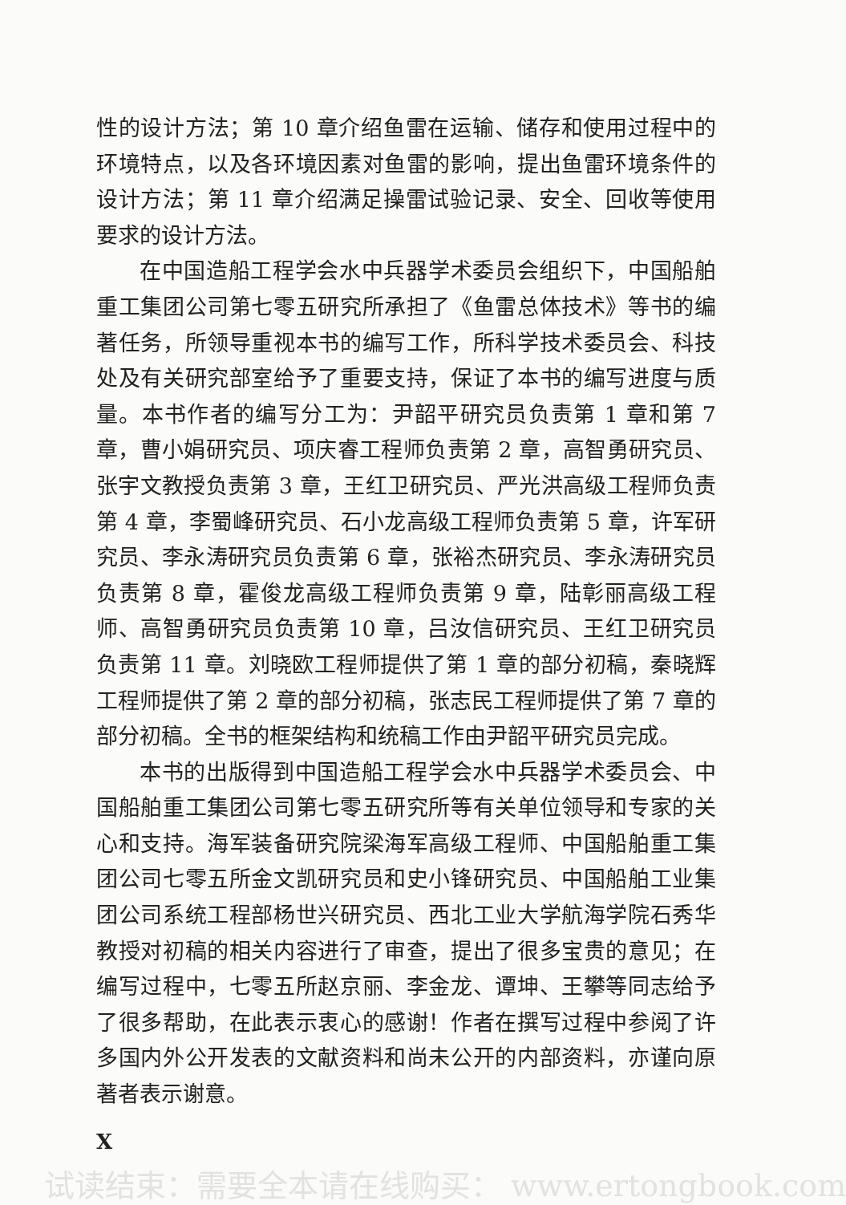性的设计方法；第 10 章介绍鱼雷在运输、储存和使用过程中的环境特点，以及各环境因素对鱼雷的影响，提出鱼雷环境条件的设计方法；第 11 章介绍满足操雷试验记录、安全、回收等使用要求的设计方法。
在中国造船工程学会水中兵器学术委员会组织下，中国船舶重工集团公司第七零五研究所承担了《鱼雷总体技术》等书的编著任务，所领导重视本书的编写工作，所科学技术委员会、科技处及有关研究部室给予了重要支持，保证了本书的编写进度与质量。本书作者的编写分工为：尹韶平研究员负责第 1 章和第 7 章，曹小娟研究员、项庆睿工程师负责第 2 章，高智勇研究员、张宇文教授负责第 3 章，王红卫研究员、严光洪高级工程师负责第 4 章，李蜀峰研究员、石小龙高级工程师负责第 5 章，许军研究员、李永涛研究员负责第 6 章，张裕杰研究员、李永涛研究员负责第 8 章，霍俊龙高级工程师负责第 9 章，陆彰丽高级工程师、高智勇研究员负责第 10 章，吕汝信研究员、王红卫研究员负责第 11 章。刘晓欧工程师提供了第 1 章的部分初稿，秦晓辉工程师提供了第 2 章的部分初稿，张志民工程师提供了第 7 章的部分初稿。全书的框架结构和统稿工作由尹韶平研究员完成。
本书的出版得到中国造船工程学会水中兵器学术委员会、中国船舶重工集团公司第七零五研究所等有关单位领导和专家的关心和支持。海军装备研究院梁海军高级工程师、中国船舶重工集团公司七零五所金文凯研究员和史小锋研究员、中国船舶工业集团公司系统工程部杨世兴研究员、西北工业大学航海学院石秀华教授对初稿的相关内容进行了审查，提出了很多宝贵的意见；在编写过程中，七零五所赵京丽、李金龙、谭坤、王攀等同志给予了很多帮助，在此表示衷心的感谢！作者在撰写过程中参阅了许多国内外公开发表的文献资料和尚未公开的内部资料，亦谨向原著者表示谢意。
X
试读结束：需要全本请在线购买： www.ertongbook.com